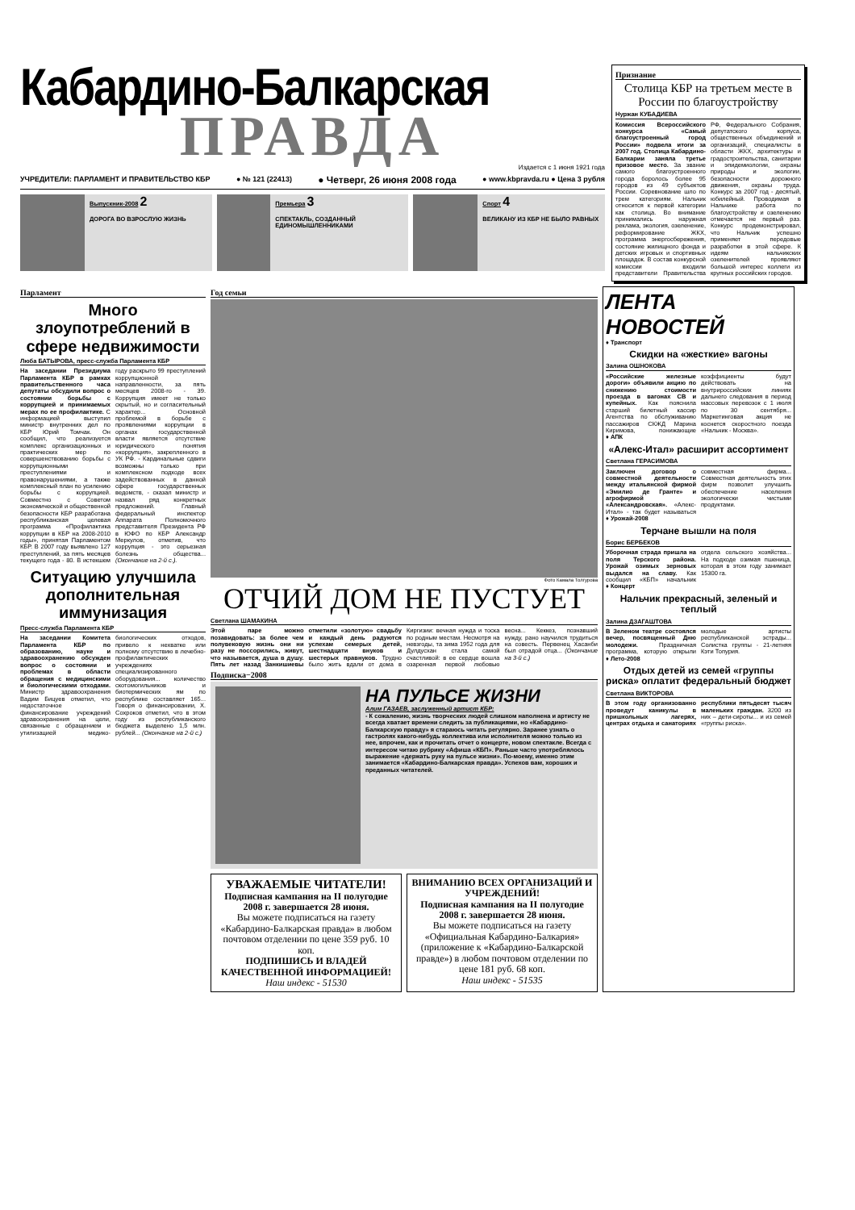Кабардино-Балкарская
ПРАВДА
Издается с 1 июня 1921 года
УЧРЕДИТЕЛИ: ПАРЛАМЕНТ И ПРАВИТЕЛЬСТВО КБР ● № 121 (22413) ● Четверг, 26 июня 2008 года ● www.kbpravda.ru ● Цена 3 рубля
Выпускник-2008 2
ДОРОГА ВО ВЗРОСЛУЮ ЖИЗНЬ
Премьера 3
СПЕКТАКЛЬ, СОЗДАННЫЙ ЕДИНОМЫШЛЕННИКАМИ
Спорт 4
ВЕЛИКАНУ ИЗ КБР НЕ БЫЛО РАВНЫХ
Признание
Столица КБР на третьем месте в России по благоустройству
Нуржан КУБАДИЕВА
Комиссия Всероссийского конкурса «Самый благоустроенный город России» подвела итоги за 2007 год. Столица Кабардино-Балкарии заняла третье призовое место. За звание самого благоустроенного города боролось более 95 городов из 49 субъектов России. Соревнование шло по трем категориям. Нальчик относится к первой категории как столица. Во внимание принимались наружная реклама, экология, озеленение, реформирование ЖКХ, программа энергосбережения, состояние жилищного фонда и детских игровых и спортивных площадок. В состав конкурсной комиссии входили представители Правительства РФ, Федерального Собрания, депутатского корпуса, общественных объединений и организаций, специалисты в области ЖКХ, архитектуры и градостроительства, санитарии и эпидемиологии, охраны природы и экологии, безопасности дорожного движения, охраны труда. Конкурс за 2007 год - десятый, юбилейный. Проводимая в Нальчике работа по благоустройству и озеленению отмечается не первый раз. Конкурс продемонстрировал, что Нальчик успешно применяет передовые разработки в этой сфере. К идеям нальчикских озеленителей проявляют большой интерес коллеги из крупных российских городов.
Парламент
Много злоупотреблений в сфере недвижимости
Люба БАТЫРОВА, пресс-служба Парламента КБР
На заседании Президиума Парламента КБР в рамках правительственного часа депутаты обсудили вопрос о состоянии борьбы с коррупцией и принимаемых мерах по ее профилактике. С информацией выступил министр внутренних дел по КБР Юрий Томчак. Он сообщил, что реализуется комплекс организационных и практических мер по совершенствованию борьбы с коррупционными преступлениями и правонарушениями, а также комплексный план по усилению борьбы с коррупцией. Совместно с Советом экономической и общественной безопасности КБР разработана республиканская целевая программа «Профилактика коррупции в КБР на 2008-2010 годы», принятая Парламентом КБР. В 2007 году выявлено 127 преступлений, за пять месяцев текущего года - 80. В истекшем году раскрыто 99 преступлений коррупционной направленности, за пять месяцев 2008-го - 39. Коррупция имеет не только скрытый, но и согласительный характер... Основной проблемой в борьбе с проявлениями коррупции в органах государственной власти является отсутствие юридического понятия «коррупция», закрепленного в УК РФ. - Кардинальные сдвиги возможны только при комплексном подходе всех задействованных в данной сфере государственных ведомств, - сказал министр и назвал ряд конкретных предложений. Главный федеральный инспектор Аппарата Полномочного представителя Президента РФ в ЮФО по КБР Александр Меркулов, отметив, что коррупция - это серьезная болезнь общества... (Окончание на 2-й с.).
Ситуацию улучшила дополнительная иммунизация
Пресс-служба Парламента КБР
На заседании Комитета Парламента КБР по образованию, науке и здравоохранению обсужден вопрос о состоянии и проблемах в области обращения с медицинскими и биологическими отходами. Министр здравоохранения Вадим Бицуев отметил, что недостаточное финансирование учреждений здравоохранения на цели, связанные с обращением и утилизацией медико-биологических отходов, привело к нехватке или полному отсутствию в лечебно-профилактических учреждениях специализированного оборудования... количество скотомогильников и биотермических ям по республике составляет 165... Говоря о финансировании, Х. Сохроков отметил, что в этом году из республиканского бюджета выделено 1,5 млн. рублей... (Окончание на 2-й с.)
Год семьи
Фото Камала Толгурова
ОТЧИЙ ДОМ НЕ ПУСТУЕТ
Светлана ШАМАКИНА
Этой паре можно позавидовать: за более чем полувековую жизнь они ни разу не поссорились, живут, что называется, душа в душу. Пять лет назад Занкишиевы отметили «золотую» свадьбу и каждый день радуются успехам семерых детей, шестнадцати внуков и шестерых правнуков. Трудно было жить вдали от дома в Киргизии: вечная нужда и тоска по родным местам. Несмотря на невзгоды, та зима 1952 года для Дулдусхан стала самой счастливой: в ее сердце вошла озаренная первой любовью весна... Кеккез, познавший нужду, рано научился трудиться на совесть. Первенец Хасанби был отрадой отца... (Окончание на 3-й с.)
Подписка−2008
НА ПУЛЬСЕ ЖИЗНИ
Алим ГАЗАЕВ, заслуженный артист КБР:
- К сожалению, жизнь творческих людей слишком наполнена и артисту не всегда хватает времени следить за публикациями, но «Кабардино-Балкарскую правду» я стараюсь читать регулярно. Заранее узнать о гастролях какого-нибудь коллектива или исполнителя можно только из нее, впрочем, как и прочитать отчет о концерте, новом спектакле. Всегда с интересом читаю рубрику «Афиша «КБП». Раньше часто употреблялось выражение «держать руку на пульсе жизни». По-моему, именно этим занимается «Кабардино-Балкарская правда». Успехов вам, хороших и преданных читателей.
УВАЖАЕМЫЕ ЧИТАТЕЛИ!
Подписная кампания на II полугодие 2008 г. завершается 28 июня.
Вы можете подписаться на газету «Кабардино-Балкарская правда» в любом почтовом отделении по цене 359 руб. 10 коп.
ПОДПИШИСЬ И ВЛАДЕЙ КАЧЕСТВЕННОЙ ИНФОРМАЦИЕЙ!
Наш индекс - 51530
ВНИМАНИЮ ВСЕХ ОРГАНИЗАЦИЙ И УЧРЕЖДЕНИЙ!
Подписная кампания на II полугодие 2008 г. завершается 28 июня.
Вы можете подписаться на газету «Официальная Кабардино-Балкария» (приложение к «Кабардино-Балкарской правде») в любом почтовом отделении по цене 181 руб. 68 коп.
Наш индекс - 51535
ЛЕНТА НОВОСТЕЙ
♦ Транспорт
Скидки на «жесткие» вагоны
Залина ОШНОКОВА
«Российские железные дороги» объявили акцию по снижению стоимости проезда в вагонах СВ и купейных. Как пояснила старший билетный кассир Агентства по обслуживанию пассажиров СКЖД Марина Киримова, понижающие коэффициенты будут действовать на внутрироссийских линиях дальнего следования в период массовых перевозок с 1 июля по 30 сентября... Маркетинговая акция не коснется скоростного поезда «Нальчик - Москва».
♦ АПК
«Алекс-Итал» расширит ассортимент
Светлана ГЕРАСИМОВА
Заключен договор о совместной деятельности между итальянской фирмой «Эмилио де Гранте» и агрофирмой «Александровская». «Алекс-Итал» - так будет называться совместная фирма... Совместная деятельность этих фирм позволит улучшить обеспечение населения экологически чистыми продуктами.
♦ Урожай-2008
Терчане вышли на поля
Борис БЕРБЕКОВ
Уборочная страда пришла на поля Терского района. Урожай озимых зерновых выдался на славу. Как сообщил «КБП» начальник отдела сельского хозяйства... На подходе озимая пшеница, которая в этом году занимает 15300 га.
♦ Концерт
Нальчик прекрасный, зеленый и теплый
Залина ДЗАГАШТОВА
В Зеленом театре состоялся вечер, посвященный Дню молодежи. Праздничная программа, которую открыли молодые артисты республиканской эстрады... Солистка группы - 21-летняя Кэти Топурия.
♦ Лето-2008
Отдых детей из семей «группы риска» оплатит федеральный бюджет
Светлана ВИКТОРОВА
В этом году организованно проведут каникулы в пришкольных лагерях, центрах отдыха и санаториях республики пятьдесят тысяч маленьких граждан. 3200 из них – дети-сироты... и из семей «группы риска».